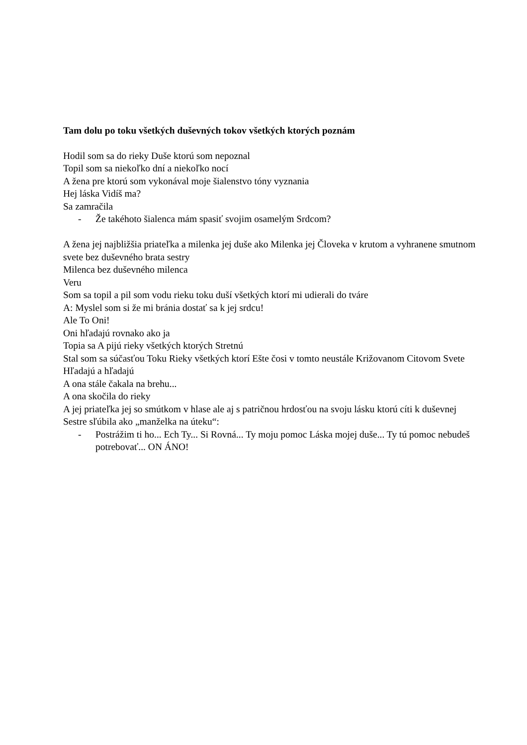Tam dolu po toku všetkých duševných tokov všetkých ktorých poznám
Hodil som sa do rieky Duše ktorú som nepoznal
Topil som sa niekoľko dní a niekoľko nocí
A žena pre ktorú som vykonával moje šialenstvo tóny vyznania
Hej láska Vidíš ma?
Sa zamračila
- Že takéhoto šialenca mám spasiť svojim osamelým Srdcom?
A žena jej najbližšia priateľka a milenka jej duše ako Milenka jej Človeka v krutom a vyhranene smutnom svete bez duševného brata sestry
Milenca bez duševného milenca
Veru
Som sa topil a pil som vodu rieku toku duší všetkých ktorí mi udierali do tváre
A: Myslel som si že mi bránia dostať sa k jej srdcu!
Ale To Oni!
Oni hľadajú rovnako ako ja
Topia sa A pijú rieky všetkých ktorých Stretnú
Stal som sa súčasťou Toku Rieky všetkých ktorí Ešte čosi v tomto neustále Križovanom Citovom Svete Hľadajú a hľadajú
A ona stále čakala na brehu...
A ona skočila do rieky
A jej priateľka jej so smútkom v hlase ale aj s patričnou hrdosťou na svoju lásku ktorú cíti k duševnej Sestre sľúbila ako „manželka na úteku“:
- Postrážim ti ho... Ech Ty... Si Rovná... Ty moju pomoc Láska mojej duše... Ty tú pomoc nebudeš potrebovať... ON ÁNO!